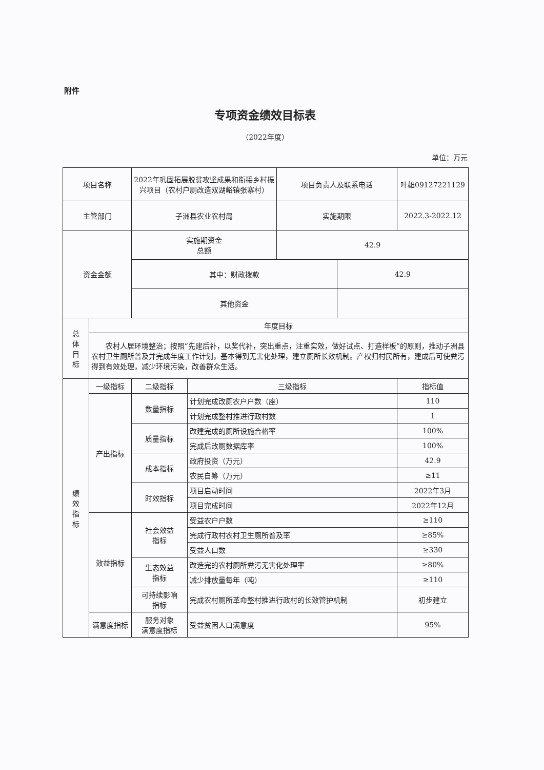附件
专项资金绩效目标表
（2022年度）
单位：万元
| 项目名称 | | 2022年巩固拓展脱贫攻坚成果和衔接乡村振兴项目（农村户厕改造双湖峪镇张寨村） | | 项目负责人及联系电话 | | 叶雄09127221129 |
| 主管部门 | | 子洲县农业农村局 | | 实施期限 | | 2022.3-2022.12 |
| 资金金额 | | 实施期资金 总额 | | 42.9 | | |
| | | 其中：财政拨款 | | | 42.9 | |
| | | 其他资金 | | | | |
| 总 体 目 标 | 年度目标 | | | | | |
| | 农村人居环境整治；按照“先建后补，以奖代补，突出重点，注重实效，做好试点、打造样板”的原则，推动子洲县农村卫生厕所普及并完成年度工作计划，基本得到无害化处理，建立厕所长效机制。产权归村民所有，建成后可使粪污得到有效处理，减少环境污染，改善群众生活。 | | | | | |
| 绩 效 指 标 | 一级指标 | 二级指标 | 三级指标 | | | 指标值 |
| | 产出指标 | 数量指标 | 计划完成改厕农户户数（座） | | | 110 |
| | | | 计划完成整村推进行政村数 | | | 1 |
| | | 质量指标 | 改建完成的厕所设施合格率 | | | 100% |
| | | | 完成后改厕数据库率 | | | 100% |
| | | 成本指标 | 政府投资（万元） | | | 42.9 |
| | | | 农民自筹（万元） | | | ≥11 |
| | | 时效指标 | 项目启动时间 | | | 2022年3月 |
| | | | 项目完成时间 | | | 2022年12月 |
| | 效益指标 | 社会效益 指标 | 受益农户户数 | | | ≥110 |
| | | | 完成行政村农村卫生厕所普及率 | | | ≥85% |
| | | | 受益人口数 | | | ≥330 |
| | | 生态效益 指标 | 改造完的农村厕所粪污无害化处理率 | | | ≥80% |
| | | | 减少排放量每年（吨） | | | ≥110 |
| | | 可持续影响 指标 | 完成农村厕所革命整村推进行政村的长效管护机制 | | | 初步建立 |
| | 满意度指标 | 服务对象 满意度指标 | 受益贫困人口满意度 | | | 95% |